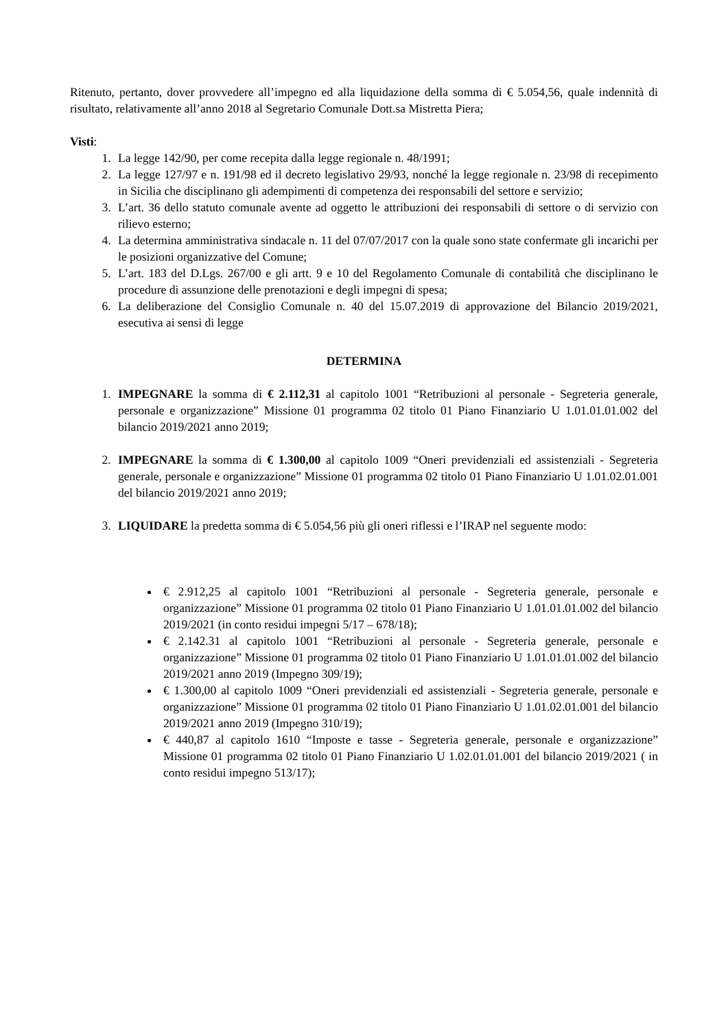Ritenuto, pertanto, dover provvedere all’impegno ed alla liquidazione della somma di € 5.054,56, quale indennità di risultato, relativamente all’anno 2018 al Segretario Comunale Dott.sa Mistretta Piera;
Visti:
1. La legge 142/90, per come recepita dalla legge regionale n. 48/1991;
2. La legge 127/97 e n. 191/98 ed il decreto legislativo 29/93, nonché la legge regionale n. 23/98 di recepimento in Sicilia che disciplinano gli adempimenti di competenza dei responsabili del settore e servizio;
3. L’art. 36 dello statuto comunale avente ad oggetto le attribuzioni dei responsabili di settore o di servizio con rilievo esterno;
4. La determina amministrativa sindacale n. 11 del 07/07/2017 con la quale sono state confermate gli incarichi per le posizioni organizzative del Comune;
5. L’art. 183 del D.Lgs. 267/00 e gli artt. 9 e 10 del Regolamento Comunale di contabilità che disciplinano le procedure di assunzione delle prenotazioni e degli impegni di spesa;
6. La deliberazione del Consiglio Comunale n. 40 del 15.07.2019 di approvazione del Bilancio 2019/2021, esecutiva ai sensi di legge
DETERMINA
1. IMPEGNARE la somma di € 2.112,31 al capitolo 1001 “Retribuzioni al personale - Segreteria generale, personale e organizzazione” Missione 01 programma 02 titolo 01 Piano Finanziario U 1.01.01.01.002 del bilancio 2019/2021 anno 2019;
2. IMPEGNARE la somma di € 1.300,00 al capitolo 1009 “Oneri previdenziali ed assistenziali - Segreteria generale, personale e organizzazione” Missione 01 programma 02 titolo 01 Piano Finanziario U 1.01.02.01.001 del bilancio 2019/2021 anno 2019;
3. LIQUIDARE la predetta somma di € 5.054,56 più gli oneri riflessi e l’IRAP nel seguente modo:
€ 2.912,25 al capitolo 1001 “Retribuzioni al personale - Segreteria generale, personale e organizzazione” Missione 01 programma 02 titolo 01 Piano Finanziario U 1.01.01.01.002 del bilancio 2019/2021 (in conto residui impegni 5/17 – 678/18);
€ 2.142.31 al capitolo 1001 “Retribuzioni al personale - Segreteria generale, personale e organizzazione” Missione 01 programma 02 titolo 01 Piano Finanziario U 1.01.01.01.002 del bilancio 2019/2021 anno 2019 (Impegno 309/19);
€ 1.300,00 al capitolo 1009 “Oneri previdenziali ed assistenziali - Segreteria generale, personale e organizzazione” Missione 01 programma 02 titolo 01 Piano Finanziario U 1.01.02.01.001 del bilancio 2019/2021 anno 2019 (Impegno 310/19);
€ 440,87 al capitolo 1610 “Imposte e tasse - Segreteria generale, personale e organizzazione” Missione 01 programma 02 titolo 01 Piano Finanziario U 1.02.01.01.001 del bilancio 2019/2021 ( in conto residui impegno 513/17);